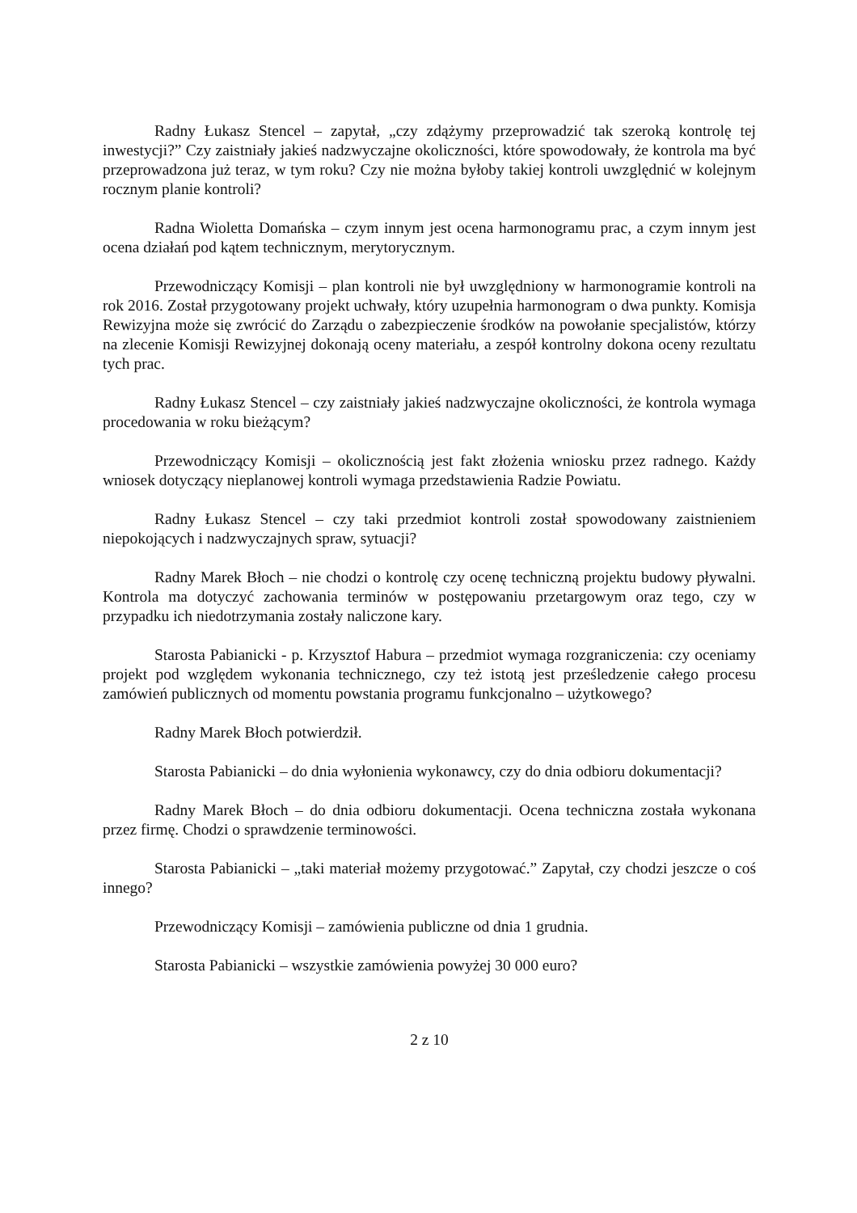Radny Łukasz Stencel – zapytał, „czy zdążymy przeprowadzić tak szeroką kontrolę tej inwestycji?” Czy zaistniały jakieś nadzwyczajne okoliczności, które spowodowały, że kontrola ma być przeprowadzona już teraz, w tym roku? Czy nie można byłoby takiej kontroli uwzględnić w kolejnym rocznym planie kontroli?
Radna Wioletta Domańska – czym innym jest ocena harmonogramu prac, a czym innym jest ocena działań pod kątem technicznym, merytorycznym.
Przewodniczący Komisji – plan kontroli nie był uwzględniony w harmonogramie kontroli na rok 2016. Został przygotowany projekt uchwały, który uzupełnia harmonogram o dwa punkty. Komisja Rewizyjna może się zwrócić do Zarządu o zabezpieczenie środków na powołanie specjalistów, którzy na zlecenie Komisji Rewizyjnej dokonają oceny materiału, a zespół kontrolny dokona oceny rezultatu tych prac.
Radny Łukasz Stencel – czy zaistniały jakieś nadzwyczajne okoliczności, że kontrola wymaga procedowania w roku bieżącym?
Przewodniczący Komisji – okolicznością jest fakt złożenia wniosku przez radnego. Każdy wniosek dotyczący nieplanowej kontroli wymaga przedstawienia Radzie Powiatu.
Radny Łukasz Stencel – czy taki przedmiot kontroli został spowodowany zaistnieniem niepokojących i nadzwyczajnych spraw, sytuacji?
Radny Marek Błoch – nie chodzi o kontrolę czy ocenę techniczną projektu budowy pływalni. Kontrola ma dotyczyć zachowania terminów w postępowaniu przetargowym oraz tego, czy w przypadku ich niedotrzymania zostały naliczone kary.
Starosta Pabianicki - p. Krzysztof Habura – przedmiot wymaga rozgraniczenia: czy oceniamy projekt pod względem wykonania technicznego, czy też istotą jest prześledzenie całego procesu zamówień publicznych od momentu powstania programu funkcjonalno – użytkowego?
Radny Marek Błoch potwierdził.
Starosta Pabianicki – do dnia wyłonienia wykonawcy, czy do dnia odbioru dokumentacji?
Radny Marek Błoch – do dnia odbioru dokumentacji. Ocena techniczna została wykonana przez firmę. Chodzi o sprawdzenie terminowości.
Starosta Pabianicki – „taki materiał możemy przygotować.” Zapytał, czy chodzi jeszcze o coś innego?
Przewodniczący Komisji – zamówienia publiczne od dnia 1 grudnia.
Starosta Pabianicki – wszystkie zamówienia powyżej 30 000 euro?
2 z 10